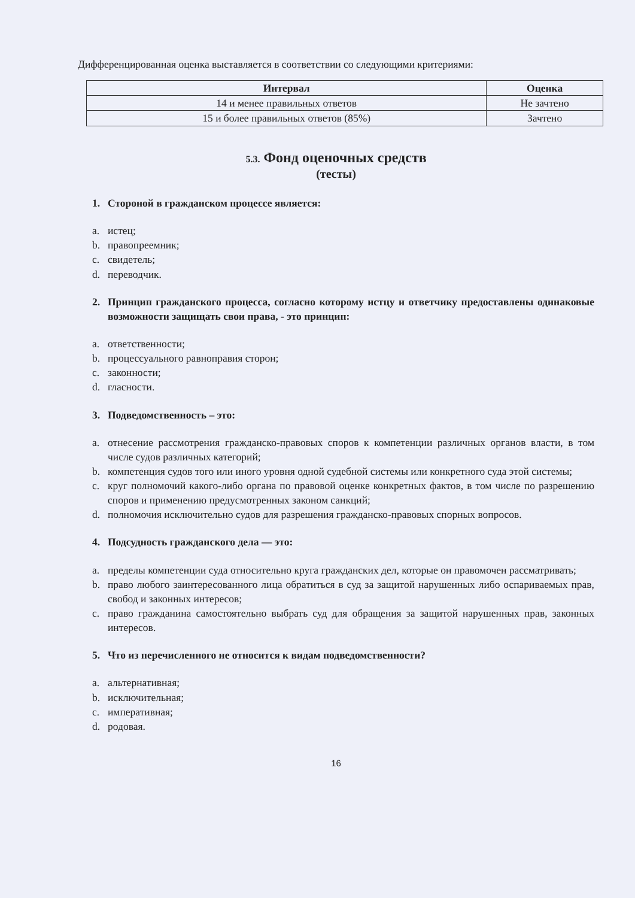Дифференцированная оценка выставляется в соответствии со следующими критериями:
| Интервал | Оценка |
| --- | --- |
| 14 и менее правильных ответов | Не зачтено |
| 15 и более правильных ответов (85%) | Зачтено |
5.3. Фонд оценочных средств
(тесты)
1. Стороной в гражданском процессе является:
a. истец;
b. правопреемник;
c. свидетель;
d. переводчик.
2. Принцип гражданского процесса, согласно которому истцу и ответчику предоставлены одинаковые возможности защищать свои права, - это принцип:
a. ответственности;
b. процессуального равноправия сторон;
c. законности;
d. гласности.
3. Подведомственность – это:
a. отнесение рассмотрения гражданско-правовых споров к компетенции различных органов власти, в том числе судов различных категорий;
b. компетенция судов того или иного уровня одной судебной системы или конкретного суда этой системы;
c. круг полномочий какого-либо органа по правовой оценке конкретных фактов, в том числе по разрешению споров и применению предусмотренных законом санкций;
d. полномочия исключительно судов для разрешения гражданско-правовых спорных вопросов.
4. Подсудность гражданского дела — это:
a. пределы компетенции суда относительно круга гражданских дел, которые он правомочен рассматривать;
b. право любого заинтересованного лица обратиться в суд за защитой нарушенных либо оспариваемых прав, свобод и законных интересов;
c. право гражданина самостоятельно выбрать суд для обращения за защитой нарушенных прав, законных интересов.
5. Что из перечисленного не относится к видам подведомственности?
a. альтернативная;
b. исключительная;
c. императивная;
d. родовая.
16